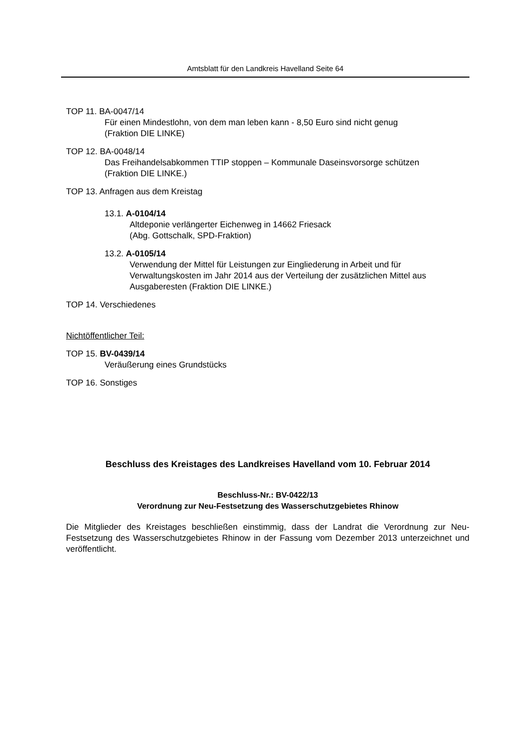Amtsblatt für den Landkreis Havelland Seite 64
TOP 11. BA-0047/14
Für einen Mindestlohn, von dem man leben kann - 8,50 Euro sind nicht genug
(Fraktion DIE LINKE)
TOP 12. BA-0048/14
Das Freihandelsabkommen TTIP stoppen – Kommunale Daseinsvorsorge schützen
(Fraktion DIE LINKE.)
TOP 13. Anfragen aus dem Kreistag
13.1. A-0104/14
Altdeponie verlängerter Eichenweg in 14662 Friesack
(Abg. Gottschalk, SPD-Fraktion)
13.2. A-0105/14
Verwendung der Mittel für Leistungen zur Eingliederung in Arbeit und für Verwaltungskosten im Jahr 2014 aus der Verteilung der zusätzlichen Mittel aus Ausgaberesten (Fraktion DIE LINKE.)
TOP 14. Verschiedenes
Nichtöffentlicher Teil:
TOP 15. BV-0439/14
Veräußerung eines Grundstücks
TOP 16. Sonstiges
Beschluss des Kreistages des Landkreises Havelland vom 10. Februar 2014
Beschluss-Nr.: BV-0422/13
Verordnung zur Neu-Festsetzung des Wasserschutzgebietes Rhinow
Die Mitglieder des Kreistages beschließen einstimmig, dass der Landrat die Verordnung zur Neu-Festsetzung des Wasserschutzgebietes Rhinow in der Fassung vom Dezember 2013 unterzeichnet und veröffentlicht.